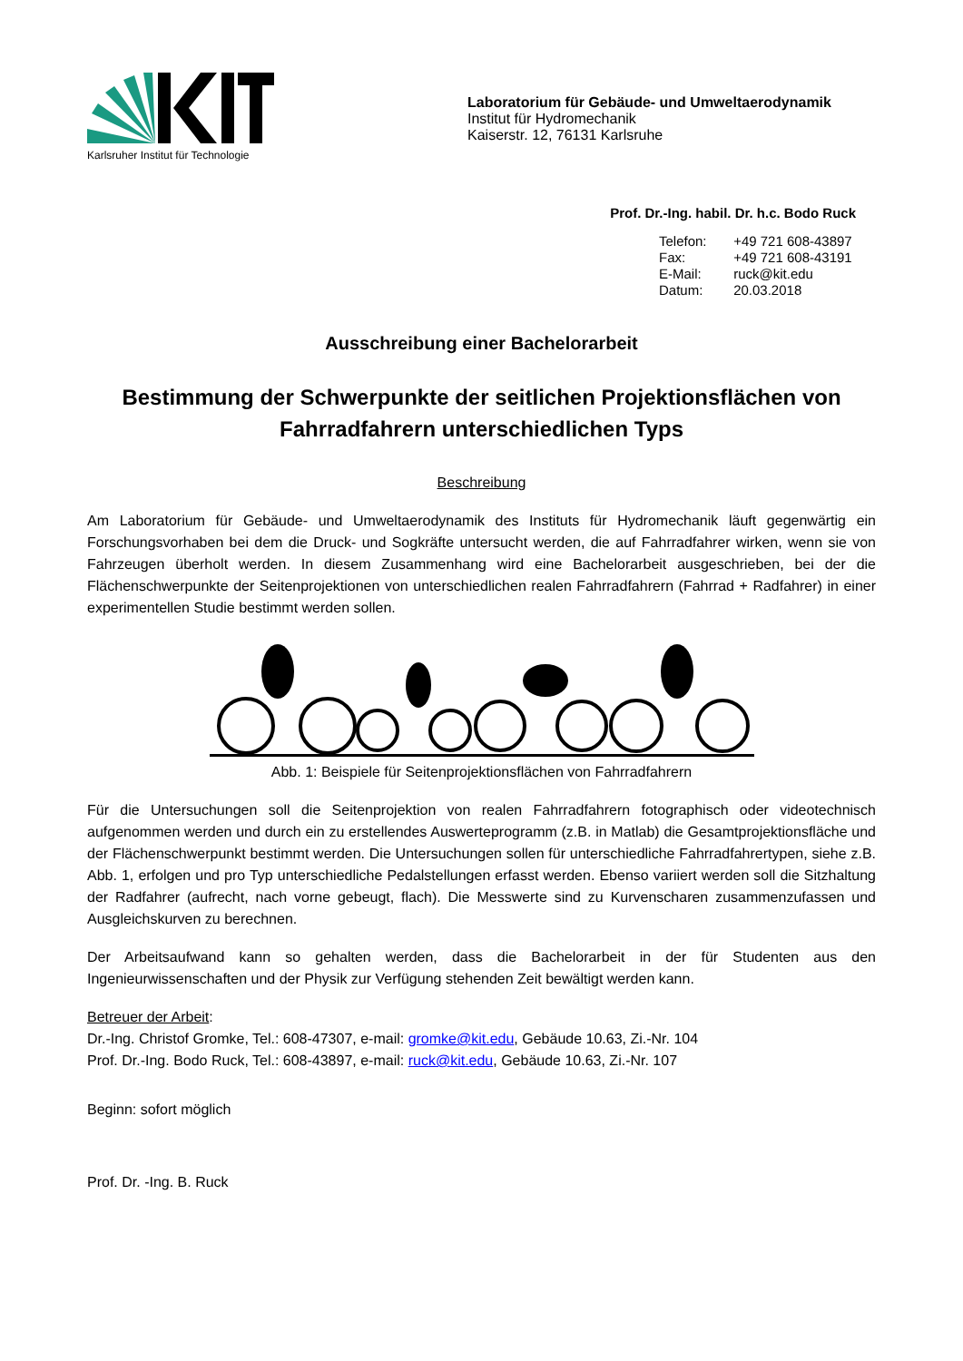Karlsruher Institut für Technologie
Laboratorium für Gebäude- und Umweltaerodynamik
Institut für Hydromechanik
Kaiserstr. 12, 76131 Karlsruhe
Prof. Dr.-Ing. habil. Dr. h.c. Bodo Ruck
Telefon: +49 721 608-43897
Fax: +49 721 608-43191
E-Mail: ruck@kit.edu
Datum: 20.03.2018
Ausschreibung einer Bachelorarbeit
Bestimmung der Schwerpunkte der seitlichen Projektionsflächen von Fahrradfahrern unterschiedlichen Typs
Beschreibung
Am Laboratorium für Gebäude- und Umweltaerodynamik des Instituts für Hydromechanik läuft gegenwärtig ein Forschungsvorhaben bei dem die Druck- und Sogkräfte untersucht werden, die auf Fahrradfahrer wirken, wenn sie von Fahrzeugen überholt werden. In diesem Zusammenhang wird eine Bachelorarbeit ausgeschrieben, bei der die Flächenschwerpunkte der Seitenprojektionen von unterschiedlichen realen Fahrradfahrern (Fahrrad + Radfahrer) in einer experimentellen Studie bestimmt werden sollen.
Abb. 1: Beispiele für Seitenprojektionsflächen von Fahrradfahrern
Für die Untersuchungen soll die Seitenprojektion von realen Fahrradfahrern fotographisch oder videotechnisch aufgenommen werden und durch ein zu erstellendes Auswerteprogramm (z.B. in Matlab) die Gesamtprojektionsfläche und der Flächenschwerpunkt bestimmt werden. Die Untersuchungen sollen für unterschiedliche Fahrradfahrertypen, siehe z.B. Abb. 1, erfolgen und pro Typ unterschiedliche Pedalstellungen erfasst werden. Ebenso variiert werden soll die Sitzhaltung der Radfahrer (aufrecht, nach vorne gebeugt, flach). Die Messwerte sind zu Kurvenscharen zusammenzufassen und Ausgleichskurven zu berechnen.
Der Arbeitsaufwand kann so gehalten werden, dass die Bachelorarbeit in der für Studenten aus den Ingenieurwissenschaften und der Physik zur Verfügung stehenden Zeit bewältigt werden kann.
Betreuer der Arbeit:
Dr.-Ing. Christof Gromke, Tel.: 608-47307, e-mail: gromke@kit.edu, Gebäude 10.63, Zi.-Nr. 104
Prof. Dr.-Ing. Bodo Ruck, Tel.: 608-43897, e-mail: ruck@kit.edu, Gebäude 10.63, Zi.-Nr. 107
Beginn: sofort möglich
Prof. Dr. -Ing. B. Ruck